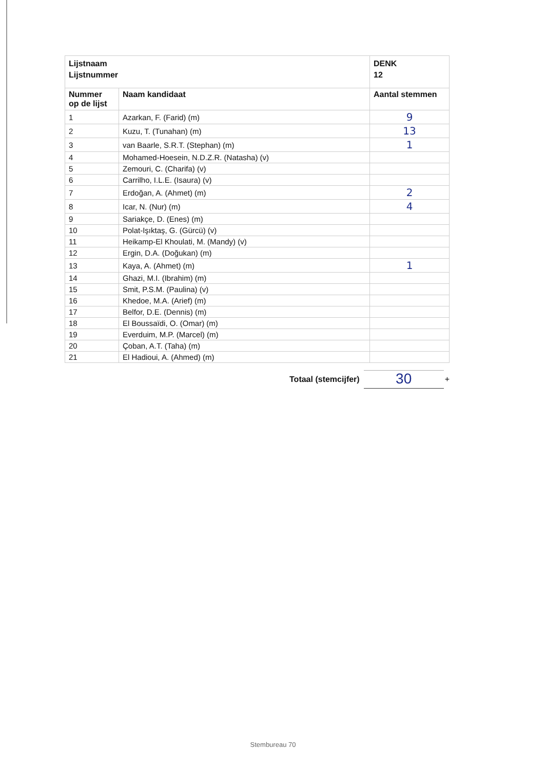| Lijstnaam | | DENK |
| Lijstnummer | | 12 |
| Nummer op de lijst | Naam kandidaat | Aantal stemmen |
| 1 | Azarkan, F. (Farid) (m) | 9 |
| 2 | Kuzu, T. (Tunahan) (m) | 13 |
| 3 | van Baarle, S.R.T. (Stephan) (m) | 1 |
| 4 | Mohamed-Hoesein, N.D.Z.R. (Natasha) (v) | |
| 5 | Zemouri, C. (Charifa) (v) | |
| 6 | Carrilho, I.L.E. (Isaura) (v) | |
| 7 | Erdoğan, A. (Ahmet) (m) | 2 |
| 8 | Icar, N. (Nur) (m) | 4 |
| 9 | Sariakçe, D. (Enes) (m) | |
| 10 | Polat-Işıktaş, G. (Gürcü) (v) | |
| 11 | Heikamp-El Khoulati, M. (Mandy) (v) | |
| 12 | Ergin, D.A. (Doğukan) (m) | |
| 13 | Kaya, A. (Ahmet) (m) | 1 |
| 14 | Ghazi, M.I. (Ibrahim) (m) | |
| 15 | Smit, P.S.M. (Paulina) (v) | |
| 16 | Khedoe, M.A. (Arief) (m) | |
| 17 | Belfor, D.E. (Dennis) (m) | |
| 18 | El Boussaïdi, O. (Omar) (m) | |
| 19 | Everduim, M.P. (Marcel) (m) | |
| 20 | Çoban, A.T. (Taha) (m) | |
| 21 | El Hadioui, A. (Ahmed) (m) | |
Totaal (stemcijfer)
30
+
Stembureau 70